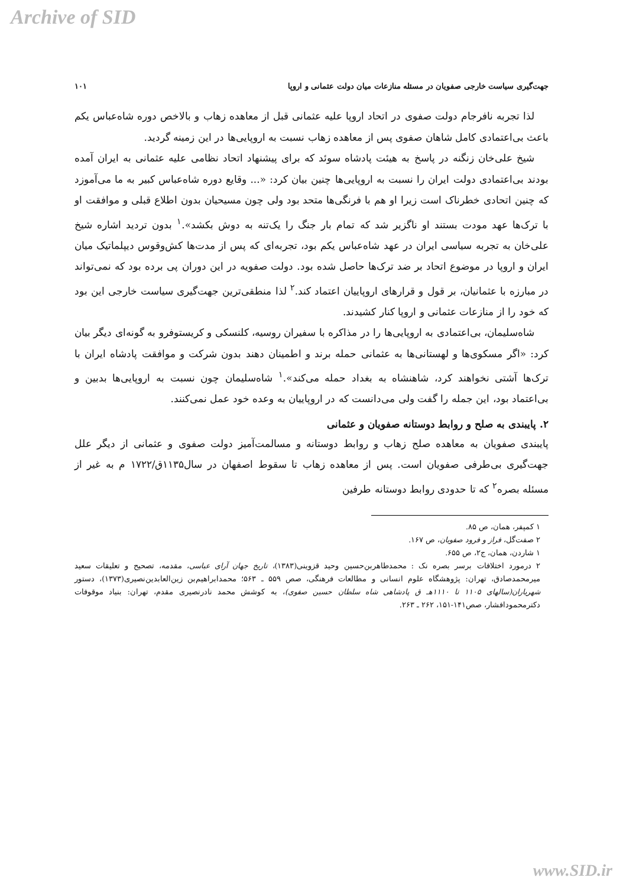Archive of SID
جهت‌گیری سیاست خارجی صفویان در مسئله منازعات میان دولت عثمانی و اروپا ۱۰۱
لذا تجربه نافرجام دولت صفوی در اتحاد اروپا علیه عثمانی قبل از معاهده زهاب و بالاخص دوره شاه‌عباس یکم باعث بی‌اعتمادی کامل شاهان صفوی پس از معاهده زهاب نسبت به اروپایی‌ها در این زمینه گردید.
شیخ علی‌خان زنگنه در پاسخ به هیئت پادشاه سوئد که برای پیشنهاد اتحاد نظامی علیه عثمانی به ایران آمده بودند بی‌اعتمادی دولت ایران را نسبت به اروپایی‌ها چنین بیان کرد: «... وقایع دوره شاه‌عباس کبیر به ما می‌آموزد که چنین اتحادی خطرناک است زیرا او هم با فرنگی‌ها متحد بود ولی چون مسیحیان بدون اطلاع قبلی و موافقت او با ترک‌ها عهد مودت بستند او ناگزیر شد که تمام بار جنگ را یک‌تنه به دوش بکشد».<sup>۱</sup> بدون تردید اشاره شیخ علی‌خان به تجربه سیاسی ایران در عهد شاه‌عباس یکم بود، تجربه‌ای که پس از مدت‌ها کش‌وقوس دیپلماتیک میان ایران و اروپا در موضوع اتحاد بر ضد ترک‌ها حاصل شده بود. دولت صفویه در این دوران پی برده بود که نمی‌تواند در مبارزه با عثمانیان، بر قول و قرارهای اروپاییان اعتماد کند.<sup>۲</sup> لذا منطقی‌ترین جهت‌گیری سیاست خارجی این بود که خود را از منازعات عثمانی و اروپا کنار کشیدند.
شاه‌سلیمان، بی‌اعتمادی به اروپایی‌ها را در مذاکره با سفیران روسیه، کلنسکی و کریستوفرو به گونه‌ای دیگر بیان کرد: «اگر مسکوی‌ها و لهستانی‌ها به عثمانی حمله برند و اطمینان دهند بدون شرکت و موافقت پادشاه ایران با ترک‌ها آشتی نخواهند کرد، شاهنشاه به بغداد حمله می‌کند».<sup>۱</sup> شاه‌سلیمان چون نسبت به اروپایی‌ها بدبین و بی‌اعتماد بود، این جمله را گفت ولی می‌دانست که در اروپاییان به وعده خود عمل نمی‌کنند.
۲. پایبندی به صلح و روابط دوستانه صفویان و عثمانی
پایبندی صفویان به معاهده صلح زهاب و روابط دوستانه و مسالمت‌آمیز دولت صفوی و عثمانی از دیگر علل جهت‌گیری بی‌طرفی صفویان است. پس از معاهده زهاب تا سقوط اصفهان در سال۱۱۳۵ق/۱۷۲۲ م به غیر از مسئله بصره<sup>۲</sup> که تا حدودی روابط دوستانه طرفین
۱ کمپفر، همان، ص ۸۵.
۲ صفت‌گل، فراز و فرود صفویان، ص ۱۶۷.
۱ شاردن، همان، ج۲، ص ۶۵۵.
۲ درمورد اختلافات برسر بصره نک : محمدطاهربن‌حسین وحید قزوینی(۱۳۸۳)، تاریخ جهان آرای عباسی، مقدمه، تصحیح و تعلیقات سعید میرمحمدصادق، تهران: پژوهشگاه علوم انسانی و مطالعات فرهنگی، صص ۵۵۹ ـ ۵۶۳؛ محمدابراهیم‌بن زین‌العابدین‌نصیری(۱۳۷۳)، دستور شهریاران(سالهای ۱۱۰۵ تا ۱۱۱۰هـ ق پادشاهی شاه سلطان حسین صفوی)، به کوشش محمد نادرنصیری مقدم، تهران: بنیاد موقوفات دکترمحمودافشار، صص۱۴۱-۱۵۱، ۲۶۲ ـ ۲۶۳.
www.SID.ir